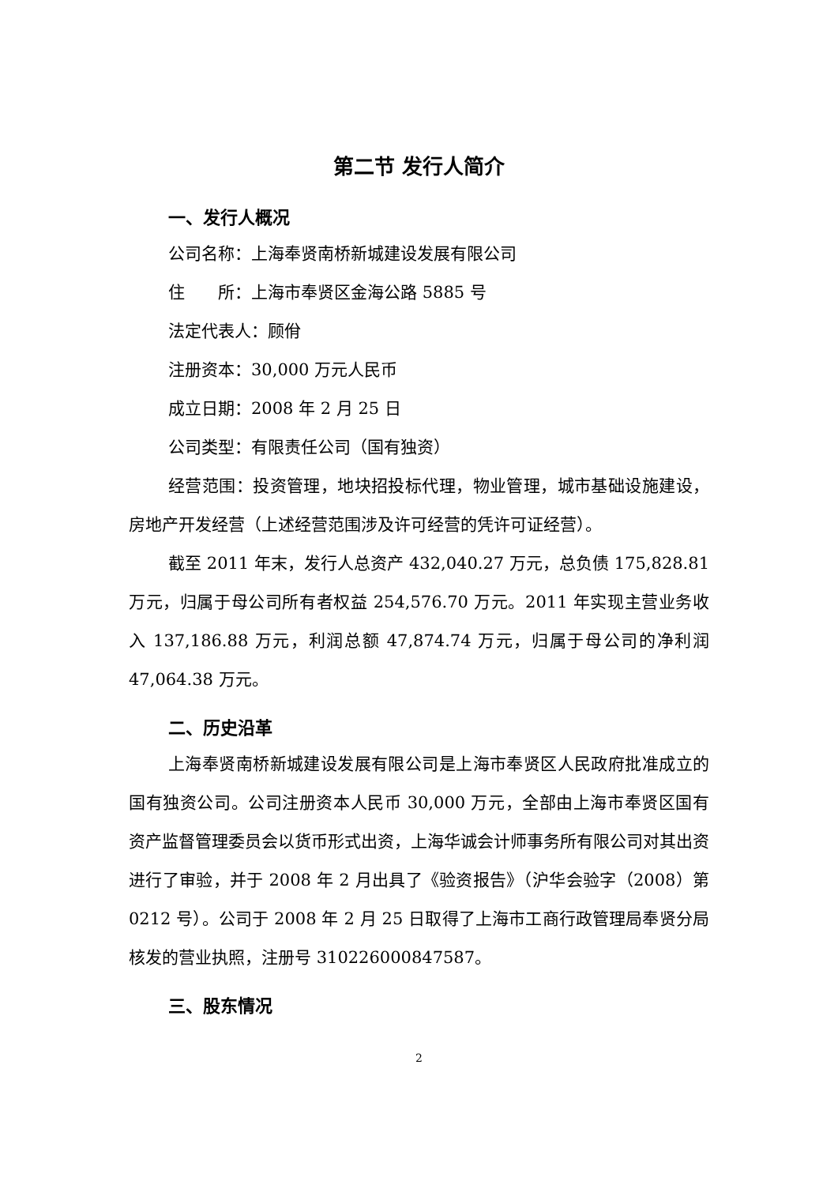第二节 发行人简介
一、发行人概况
公司名称：上海奉贤南桥新城建设发展有限公司
住　　所：上海市奉贤区金海公路 5885 号
法定代表人：顾佾
注册资本：30,000 万元人民币
成立日期：2008 年 2 月 25 日
公司类型：有限责任公司（国有独资）
经营范围：投资管理，地块招投标代理，物业管理，城市基础设施建设，房地产开发经营（上述经营范围涉及许可经营的凭许可证经营）。
截至 2011 年末，发行人总资产 432,040.27 万元，总负债 175,828.81 万元，归属于母公司所有者权益 254,576.70 万元。2011 年实现主营业务收入 137,186.88 万元，利润总额 47,874.74 万元，归属于母公司的净利润 47,064.38 万元。
二、历史沿革
上海奉贤南桥新城建设发展有限公司是上海市奉贤区人民政府批准成立的国有独资公司。公司注册资本人民币 30,000 万元，全部由上海市奉贤区国有资产监督管理委员会以货币形式出资，上海华诚会计师事务所有限公司对其出资进行了审验，并于 2008 年 2 月出具了《验资报告》（沪华会验字（2008）第 0212 号）。公司于 2008 年 2 月 25 日取得了上海市工商行政管理局奉贤分局核发的营业执照，注册号 310226000847587。
三、股东情况
2